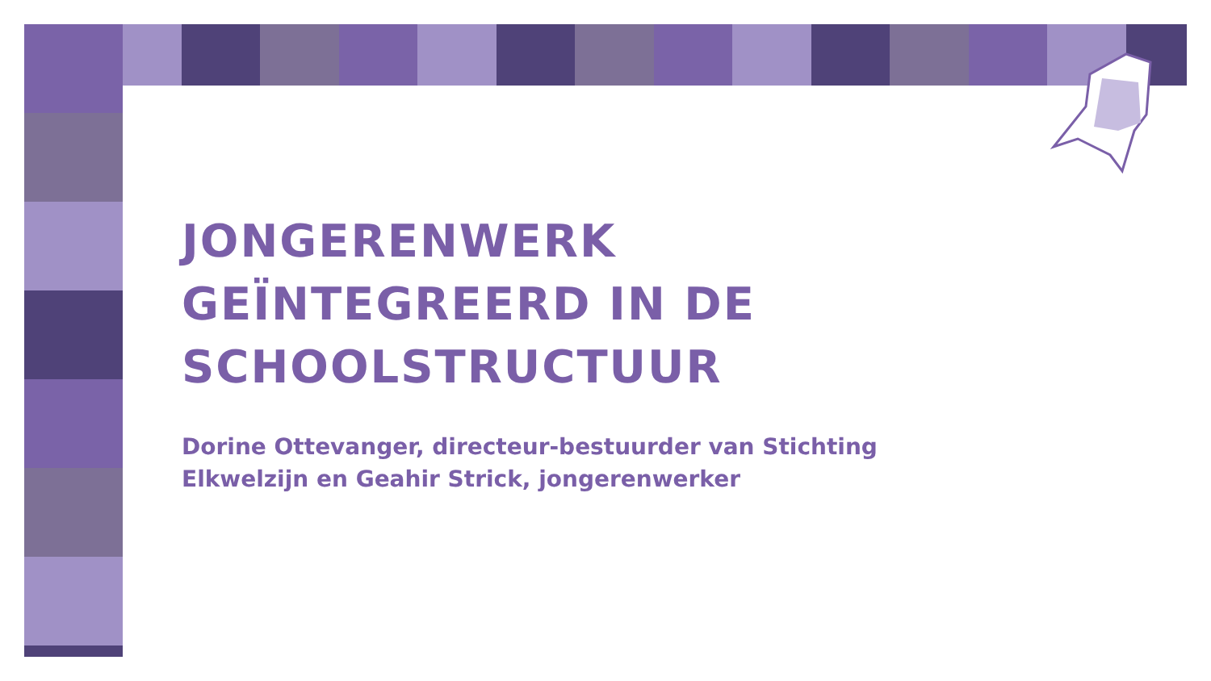JONGERENWERK
GEÏNTEGREERD IN DE
SCHOOLSTRUCTUUR
Dorine Ottevanger, directeur-bestuurder van Stichting
Elkwelzijn en Geahir Strick, jongerenwerker